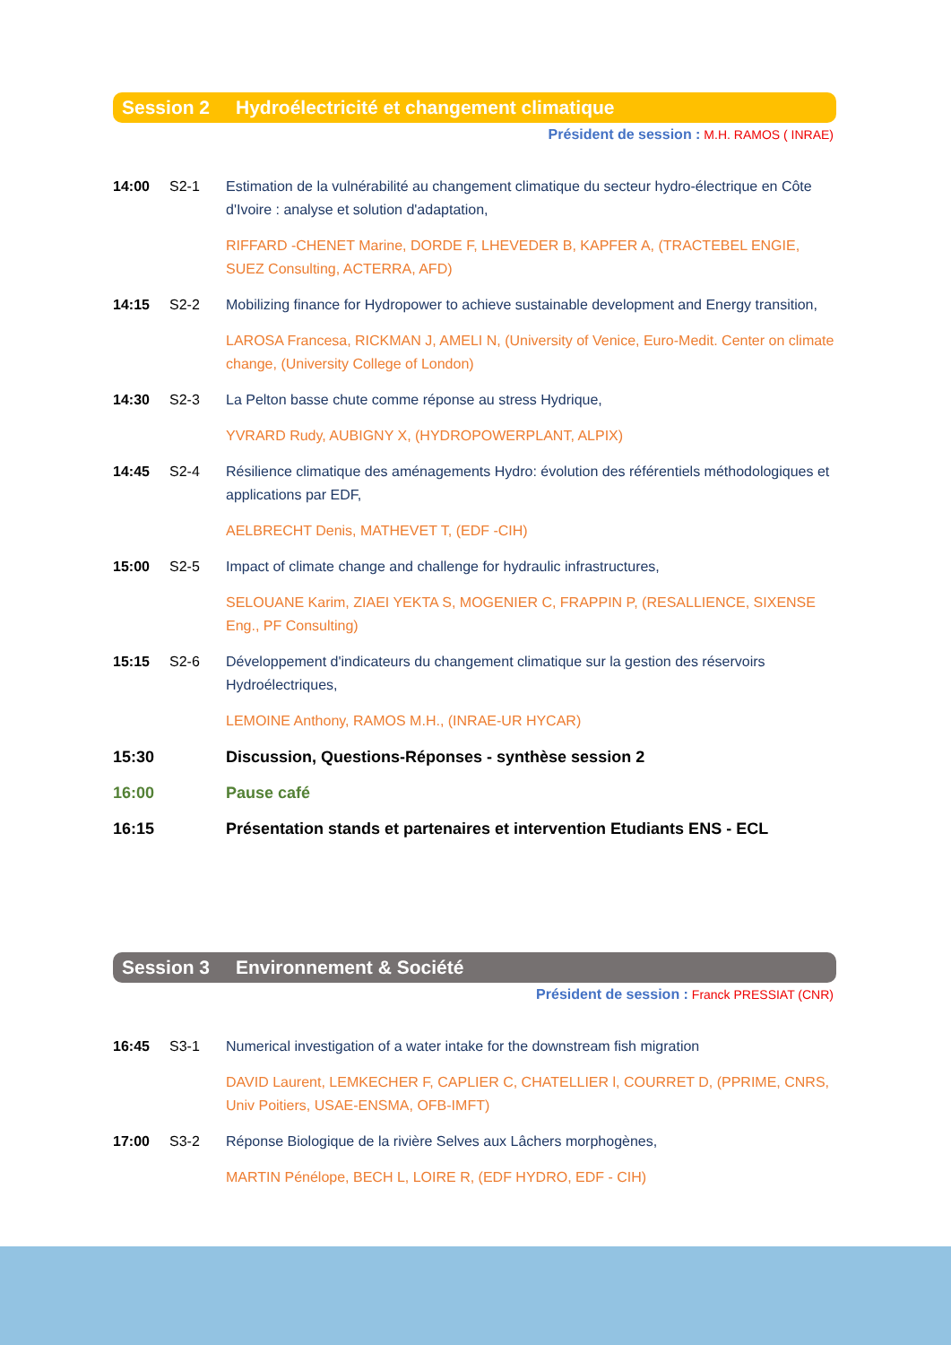Session 2 Hydroélectricité et changement climatique
Président de session : M.H. RAMOS ( INRAE)
14:00 S2-1 Estimation de la vulnérabilité au changement climatique du secteur hydro-électrique en Côte d'Ivoire : analyse et solution d'adaptation,
RIFFARD -CHENET Marine, DORDE F, LHEVEDER B, KAPFER A, (TRACTEBEL ENGIE, SUEZ Consulting, ACTERRA, AFD)
14:15 S2-2 Mobilizing finance for Hydropower to achieve sustainable development and Energy transition,
LAROSA Francesa, RICKMAN J, AMELI N, (University of Venice, Euro-Medit. Center on climate change, (University College of London)
14:30 S2-3 La Pelton basse chute comme réponse au stress Hydrique,
YVRARD Rudy, AUBIGNY X, (HYDROPOWERPLANT, ALPIX)
14:45 S2-4 Résilience climatique des aménagements Hydro: évolution des référentiels méthodologiques et applications par EDF,
AELBRECHT Denis, MATHEVET T, (EDF -CIH)
15:00 S2-5 Impact of climate change and challenge for hydraulic infrastructures,
SELOUANE Karim, ZIAEI YEKTA S, MOGENIER C, FRAPPIN P, (RESALLIENCE, SIXENSE Eng., PF Consulting)
15:15 S2-6 Développement d'indicateurs du changement climatique sur la gestion des réservoirs Hydroélectriques,
LEMOINE Anthony, RAMOS M.H., (INRAE-UR HYCAR)
15:30 Discussion, Questions-Réponses - synthèse session 2
16:00 Pause café
16:15 Présentation stands et partenaires et intervention Etudiants ENS - ECL
Session 3 Environnement & Société
Président de session : Franck PRESSIAT (CNR)
16:45 S3-1 Numerical investigation of a water intake for the downstream fish migration
DAVID Laurent, LEMKECHER F, CAPLIER C, CHATELLIER l, COURRET D, (PPRIME, CNRS, Univ Poitiers, USAE-ENSMA, OFB-IMFT)
17:00 S3-2 Réponse Biologique de la rivière Selves aux Lâchers morphogènes,
MARTIN Pénélope, BECH L, LOIRE R, (EDF HYDRO, EDF - CIH)